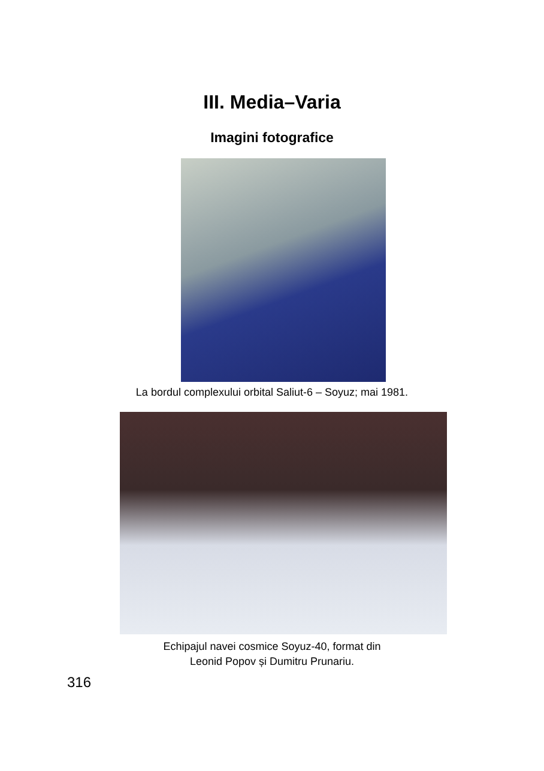III. Media–Varia
Imagini fotografice
La bordul complexului orbital Saliut-6 – Soyuz; mai 1981.
Echipajul navei cosmice Soyuz-40, format din
Leonid Popov și Dumitru Prunariu.
316